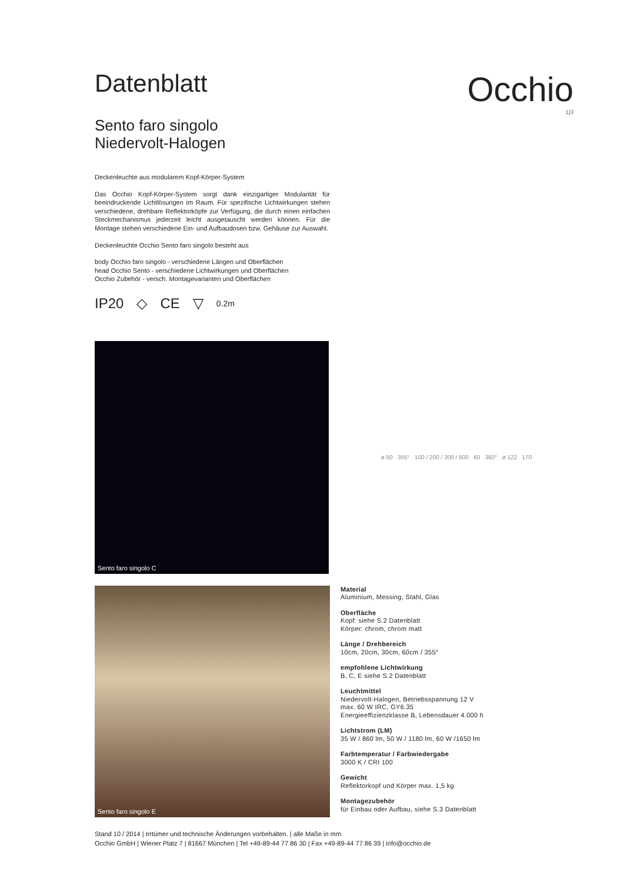Datenblatt
Occhio
1|3
Sento faro singolo
Niedervolt-Halogen
Deckenleuchte aus modularem Kopf-Körper-System
Das Occhio Kopf-Körper-System sorgt dank einzigartiger Modularität für beeindruckende Lichtlösungen im Raum. Für spezifische Lichtwirkungen stehen verschiedene, drehbare Reflektorköpfe zur Verfügung, die durch einen einfachen Steckmechanismus jederzeit leicht ausgetauscht werden können. Für die Montage stehen verschiedene Ein- und Aufbaudosen bzw. Gehäuse zur Auswahl.
Deckenleuchte Occhio Sento faro singolo besteht aus
body Occhio faro singolo - verschiedene Längen und Oberflächen
head Occhio Sento - verschiedene Lichtwirkungen und Oberflächen
Occhio Zubehör - versch. Montagevarianten und Oberflächen
IP20 ◇ CE ▽ 0.2m
Sento faro singolo C
ø 80 355° 100 / 200 / 300 / 600 60 360° ø 122 170
Sento faro singolo E
Material
Aluminium, Messing, Stahl, Glas
Oberfläche
Kopf: siehe S.2 Datenblatt
Körper: chrom, chrom matt
Länge / Drehbereich
10cm, 20cm, 30cm, 60cm / 355°
empfohlene Lichtwirkung
B, C, E siehe S.2 Datenblatt
Leuchtmittel
Niedervolt-Halogen, Betriebsspannung 12 V
max. 60 W IRC, GY6.35
Energieeffizienzklasse B, Lebensdauer 4.000 h
Lichtstrom (LM)
35 W / 860 lm, 50 W / 1180 lm, 60 W /1650 lm
Farbtemperatur / Farbwiedergabe
3000 K / CRI 100
Gewicht
Reflektorkopf und Körper max. 1,5 kg
Montagezubehör
für Einbau oder Aufbau, siehe S.3 Datenblatt
Stand 10 / 2014 | Irrtümer und technische Änderungen vorbehalten. | alle Maße in mm
Occhio GmbH | Wiener Platz 7 | 81667 München | Tel +49-89-44 77 86 30 | Fax +49-89-44 77 86 39 | info@occhio.de